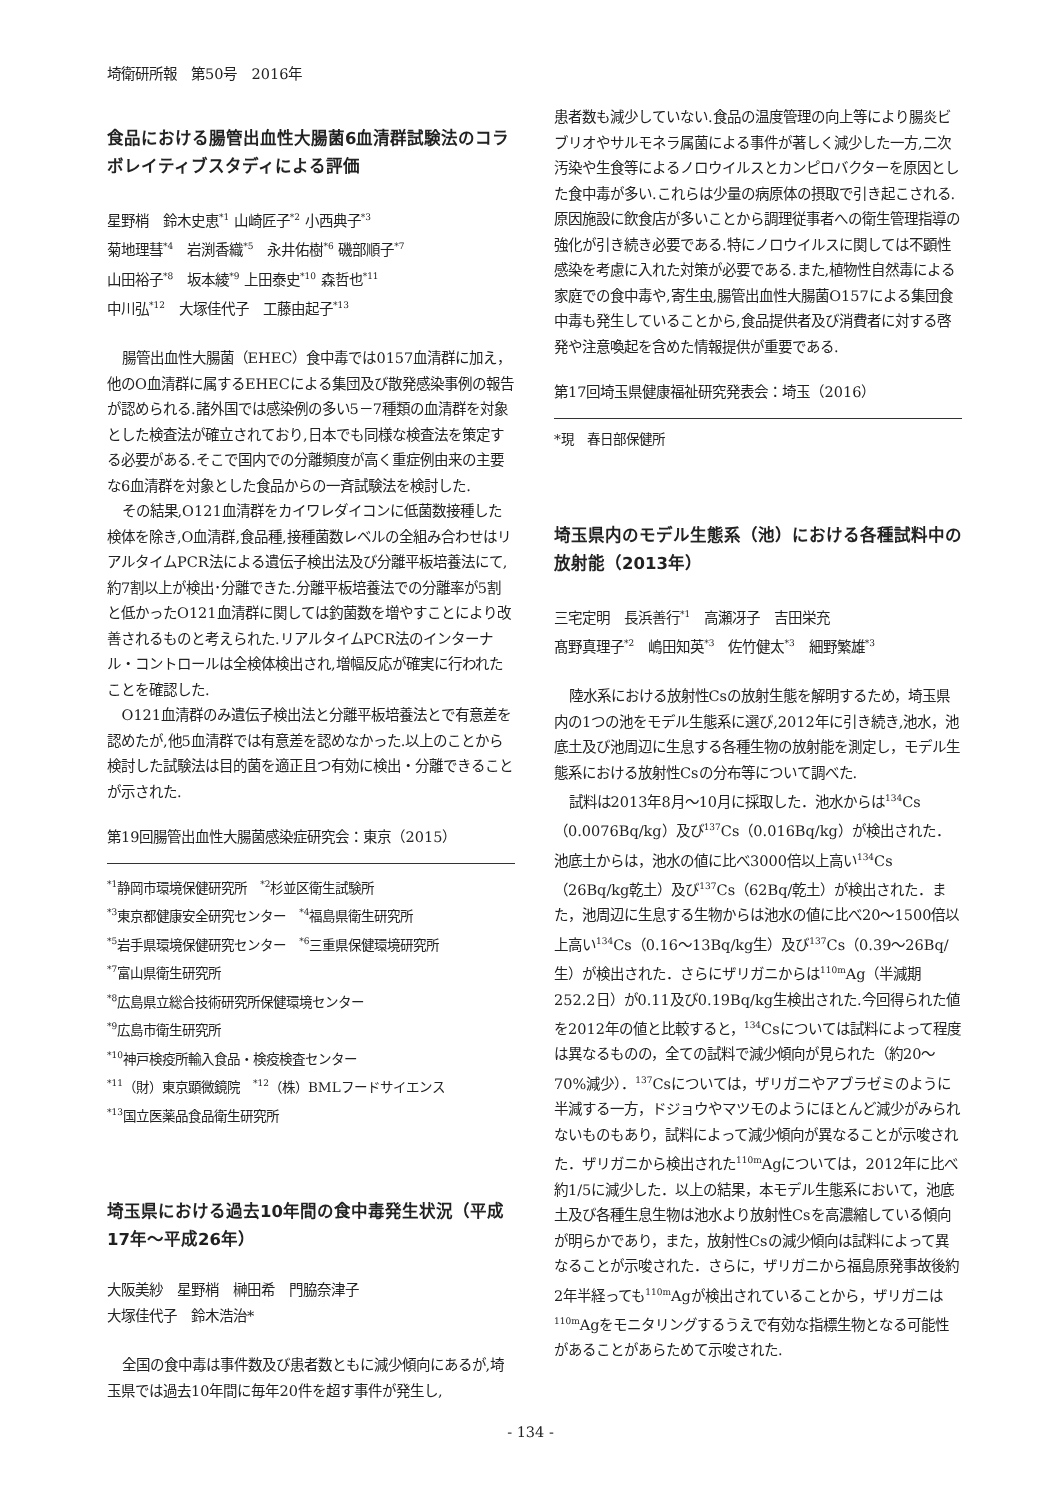埼衛研所報　第50号　2016年
食品における腸管出血性大腸菌6血清群試験法のコラボレイティブスタディによる評価
星野梢　鈴木史恵<sup>*1</sup> 山崎匠子<sup>*2</sup> 小西典子<sup>*3</sup>
菊地理彗<sup>*4</sup>　岩渕香織<sup>*5</sup>　永井佑樹<sup>*6</sup> 磯部順子<sup>*7</sup>
山田裕子<sup>*8</sup>　坂本綾<sup>*9</sup> 上田泰史<sup>*10</sup> 森哲也<sup>*11</sup>
中川弘<sup>*12</sup>　大塚佳代子　工藤由起子<sup>*13</sup>
腸管出血性大腸菌（EHEC）食中毒では0157血清群に加え，他のO血清群に属するEHECによる集団及び散発感染事例の報告が認められる.諸外国では感染例の多い5－7種類の血清群を対象とした検査法が確立されており,日本でも同様な検査法を策定する必要がある.そこで国内での分離頻度が高く重症例由来の主要な6血清群を対象とした食品からの一斉試験法を検討した.
その結果,O121血清群をカイワレダイコンに低菌数接種した検体を除き,O血清群,食品種,接種菌数レベルの全組み合わせはリアルタイムPCR法による遺伝子検出法及び分離平板培養法にて,約7割以上が検出･分離できた.分離平板培養法での分離率が5割と低かったO121血清群に関しては釣菌数を増やすことにより改善されるものと考えられた.リアルタイムPCR法のインターナル・コントロールは全検体検出され,増幅反応が確実に行われたことを確認した.
O121血清群のみ遺伝子検出法と分離平板培養法とで有意差を認めたが,他5血清群では有意差を認めなかった.以上のことから検討した試験法は目的菌を適正且つ有効に検出・分離できることが示された.
第19回腸管出血性大腸菌感染症研究会：東京（2015）
<sup>*1</sup>静岡市環境保健研究所　<sup>*2</sup>杉並区衛生試験所
<sup>*3</sup>東京都健康安全研究センター　<sup>*4</sup>福島県衛生研究所
<sup>*5</sup>岩手県環境保健研究センター　<sup>*6</sup>三重県保健環境研究所
<sup>*7</sup>富山県衛生研究所
<sup>*8</sup>広島県立総合技術研究所保健環境センター
<sup>*9</sup>広島市衛生研究所
<sup>*10</sup>神戸検疫所輸入食品・検疫検査センター
<sup>*11</sup>（財）東京顕微鏡院　<sup>*12</sup>（株）BMLフードサイエンス
<sup>*13</sup>国立医薬品食品衛生研究所
埼玉県における過去10年間の食中毒発生状況（平成17年～平成26年）
大阪美紗　星野梢　榊田希　門脇奈津子
大塚佳代子　鈴木浩治*
全国の食中毒は事件数及び患者数ともに減少傾向にあるが,埼玉県では過去10年間に毎年20件を超す事件が発生し,
患者数も減少していない.食品の温度管理の向上等により腸炎ビブリオやサルモネラ属菌による事件が著しく減少した一方,二次汚染や生食等によるノロウイルスとカンピロバクターを原因とした食中毒が多い.これらは少量の病原体の摂取で引き起こされる.原因施設に飲食店が多いことから調理従事者への衛生管理指導の強化が引き続き必要である.特にノロウイルスに関しては不顕性感染を考慮に入れた対策が必要である.また,植物性自然毒による家庭での食中毒や,寄生虫,腸管出血性大腸菌O157による集団食中毒も発生していることから,食品提供者及び消費者に対する啓発や注意喚起を含めた情報提供が重要である.
第17回埼玉県健康福祉研究発表会：埼玉（2016）
*現　春日部保健所
埼玉県内のモデル生態系（池）における各種試料中の放射能（2013年）
三宅定明　長浜善行<sup>*1</sup>　高瀬冴子　吉田栄充
髙野真理子<sup>*2</sup>　嶋田知英<sup>*3</sup>　佐竹健太<sup>*3</sup>　細野繁雄<sup>*3</sup>
陸水系における放射性Csの放射生態を解明するため，埼玉県内の1つの池をモデル生態系に選び,2012年に引き続き,池水，池底土及び池周辺に生息する各種生物の放射能を測定し，モデル生態系における放射性Csの分布等について調べた.
試料は2013年8月～10月に採取した．池水からは<sup>134</sup>Cs（0.0076Bq/kg）及び<sup>137</sup>Cs（0.016Bq/kg）が検出された．池底土からは，池水の値に比べ3000倍以上高い<sup>134</sup>Cs（26Bq/kg乾土）及び<sup>137</sup>Cs（62Bq/乾土）が検出された．また，池周辺に生息する生物からは池水の値に比べ20～1500倍以上高い<sup>134</sup>Cs（0.16～13Bq/kg生）及び<sup>137</sup>Cs（0.39～26Bq/生）が検出された．さらにザリガニからは<sup>110m</sup>Ag（半減期252.2日）が0.11及び0.19Bq/kg生検出された.今回得られた値を2012年の値と比較すると，<sup>134</sup>Csについては試料によって程度は異なるものの，全ての試料で減少傾向が見られた（約20～70%減少）．<sup>137</sup>Csについては，ザリガニやアブラゼミのように半減する一方，ドジョウやマツモのようにほとんど減少がみられないものもあり，試料によって減少傾向が異なることが示唆された．ザリガニから検出された<sup>110m</sup>Agについては，2012年に比べ約1/5に減少した．以上の結果，本モデル生態系において，池底土及び各種生息生物は池水より放射性Csを高濃縮している傾向が明らかであり，また，放射性Csの減少傾向は試料によって異なることが示唆された．さらに，ザリガニから福島原発事故後約2年半経っても<sup>110m</sup>Agが検出されていることから，ザリガニは<sup>110m</sup>Agをモニタリングするうえで有効な指標生物となる可能性があることがあらためて示唆された.
- 134 -